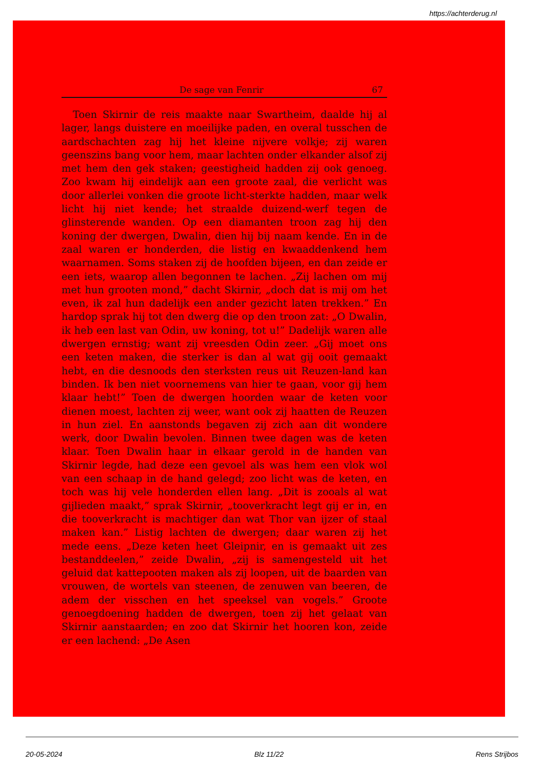https://achterderug.nl
De sage van Fenrir 67
Toen Skirnir de reis maakte naar Swartheim, daalde hij al lager, langs duistere en moeilijke paden, en overal tusschen de aardschachten zag hij het kleine nijvere volkje; zij waren geenszins bang voor hem, maar lachten onder elkander alsof zij met hem den gek staken; geestigheid hadden zij ook genoeg. Zoo kwam hij eindelijk aan een groote zaal, die verlicht was door allerlei vonken die groote licht-sterkte hadden, maar welk licht hij niet kende; het straalde duizend-werf tegen de glinsterende wanden. Op een diamanten troon zag hij den koning der dwergen, Dwalin, dien hij bij naam kende. En in de zaal waren er honderden, die listig en kwaaddenkend hem waarnamen. Soms staken zij de hoofden bijeen, en dan zeide er een iets, waarop allen begonnen te lachen. „Zij lachen om mij met hun grooten mond,” dacht Skirnir, „doch dat is mij om het even, ik zal hun dadelijk een ander gezicht laten trekken.” En hardop sprak hij tot den dwerg die op den troon zat: „O Dwalin, ik heb een last van Odin, uw koning, tot u!” Dadelijk waren alle dwergen ernstig; want zij vreesden Odin zeer. „Gij moet ons een keten maken, die sterker is dan al wat gij ooit gemaakt hebt, en die desnoods den sterksten reus uit Reuzen-land kan binden. Ik ben niet voornemens van hier te gaan, voor gij hem klaar hebt!” Toen de dwergen hoorden waar de keten voor dienen moest, lachten zij weer, want ook zij haatten de Reuzen in hun ziel. En aanstonds begaven zij zich aan dit wondere werk, door Dwalin bevolen. Binnen twee dagen was de keten klaar. Toen Dwalin haar in elkaar gerold in de handen van Skirnir legde, had deze een gevoel als was hem een vlok wol van een schaap in de hand gelegd; zoo licht was de keten, en toch was hij vele honderden ellen lang. „Dit is zooals al wat gijlieden maakt,” sprak Skirnir, „tooverkracht legt gij er in, en die tooverkracht is machtiger dan wat Thor van ijzer of staal maken kan.” Listig lachten de dwergen; daar waren zij het mede eens. „Deze keten heet Gleipnir, en is gemaakt uit zes bestanddeelen,” zeide Dwalin, „zij is samengesteld uit het geluid dat kattepooten maken als zij loopen, uit de baarden van vrouwen, de wortels van steenen, de zenuwen van beeren, de adem der visschen en het speeksel van vogels.” Groote genoegdoening hadden de dwergen, toen zij het gelaat van Skirnir aanstaarden; en zoo dat Skirnir het hooren kon, zeide er een lachend: „De Asen
20-05-2024 Blz 11/22 Rens Strijbos